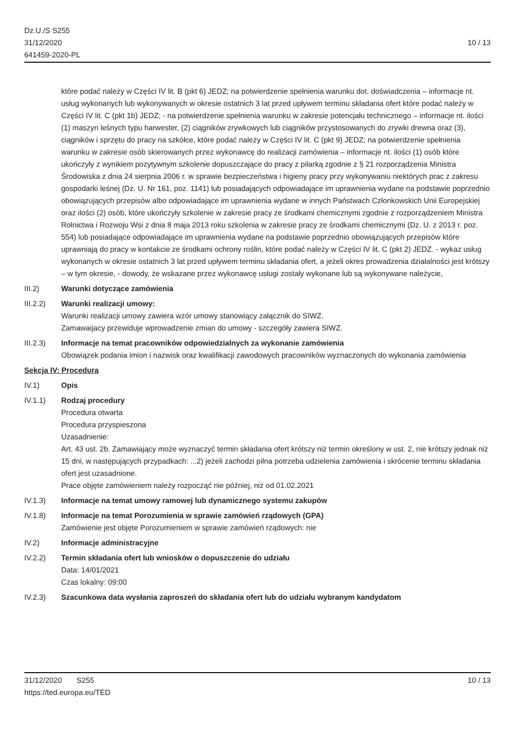Dz.U./S S255
31/12/2020
641459-2020-PL
10 / 13
które podać należy w Części IV lit. B (pkt 6) JEDZ; na potwierdzenie spełnienia warunku dot. doświadczenia – informacje nt. usług wykonanych lub wykonywanych w okresie ostatnich 3 lat przed upływem terminu składania ofert które podać należy w Części IV lit. C (pkt 1b) JEDZ; - na potwierdzenie spełnienia warunku w zakresie potencjału technicznego – informacje nt. ilości (1) maszyn leśnych typu harwester, (2) ciągników zrywkowych lub ciągników przystosowanych do zrywki drewna oraz (3), ciągników i sprzętu do pracy na szkółce, które podać należy w Części IV lit. C (pkt 9) JEDZ; na potwierdzenie spełnienia warunku w zakresie osób skierowanych przez wykonawcę do realizacji zamówienia – informacje nt. ilości (1) osób które ukończyły z wynikiem pozytywnym szkolenie dopuszczające do pracy z pilarką zgodnie z § 21 rozporządzenia Ministra Środowiska z dnia 24 sierpnia 2006 r. w sprawie bezpieczeństwa i higieny pracy przy wykonywaniu niektórych prac z zakresu gospodarki leśnej (Dz. U. Nr 161, poz. 1141) lub posiadających odpowiadające im uprawnienia wydane na podstawie poprzednio obowiązujących przepisów albo odpowiadające im uprawnienia wydane w innych Państwach Członkowskich Unii Europejskiej oraz ilości (2) osób, które ukończyły szkolenie w zakresie pracy ze środkami chemicznymi zgodnie z rozporządzeniem Ministra Rolnictwa i Rozwoju Wsi z dnia 8 maja 2013 roku szkolenia w zakresie pracy ze środkami chemicznymi (Dz. U. z 2013 r. poz. 554) lub posiadające odpowiadające im uprawnienia wydane na podstawie poprzednio obowiązujących przepisów które uprawniają do pracy w kontakcie ze środkami ochrony roślin, które podać należy w Części IV lit. C (pkt 2) JEDZ. - wykaz usług wykonanych w okresie ostatnich 3 lat przed upływem terminu składania ofert, a jeżeli okres prowadzenia działalności jest krótszy – w tym okresie, - dowody, że wskazane przez wykonawcę usługi zostały wykonane lub są wykonywane należycie,
III.2) Warunki dotyczące zamówienia
III.2.2) Warunki realizacji umowy:
Warunki realizacji umowy zawiera wzór umowy stanowiący załącznik do SIWZ.
Zamawaijacy przewiduje wprowadzenie zmian do umowy - szczegóły zawiera SIWZ.
III.2.3) Informacje na temat pracowników odpowiedzialnych za wykonanie zamówienia
Obowiązek podania imion i nazwisk oraz kwalifikacji zawodowych pracowników wyznaczonych do wykonania zamówienia
Sekcja IV: Procedura
IV.1) Opis
IV.1.1) Rodzaj procedury
Procedura otwarta
Procedura przyspieszona
Uzasadnienie:
Art. 43 ust. 2b. Zamawiający może wyznaczyć termin składania ofert krótszy niż termin określony w ust. 2, nie krótszy jednak niż 15 dni, w następujących przypadkach: ...2) jeżeli zachodzi pilna potrzeba udzielenia zamówienia i skrócenie terminu składania ofert jest uzasadnione.
Prace objęte zamówieniem należy rozpocząć nie później, niż od 01.02.2021
IV.1.3) Informacje na temat umowy ramowej lub dynamicznego systemu zakupów
IV.1.8) Informacje na temat Porozumienia w sprawie zamówień rządowych (GPA)
Zamówienie jest objęte Porozumieniem w sprawie zamówień rządowych: nie
IV.2) Informacje administracyjne
IV.2.2) Termin składania ofert lub wniosków o dopuszczenie do udziału
Data: 14/01/2021
Czas lokalny: 09:00
IV.2.3) Szacunkowa data wysłania zaproszeń do składania ofert lub do udziału wybranym kandydatom
31/12/2020 S255
https://ted.europa.eu/TED
10 / 13